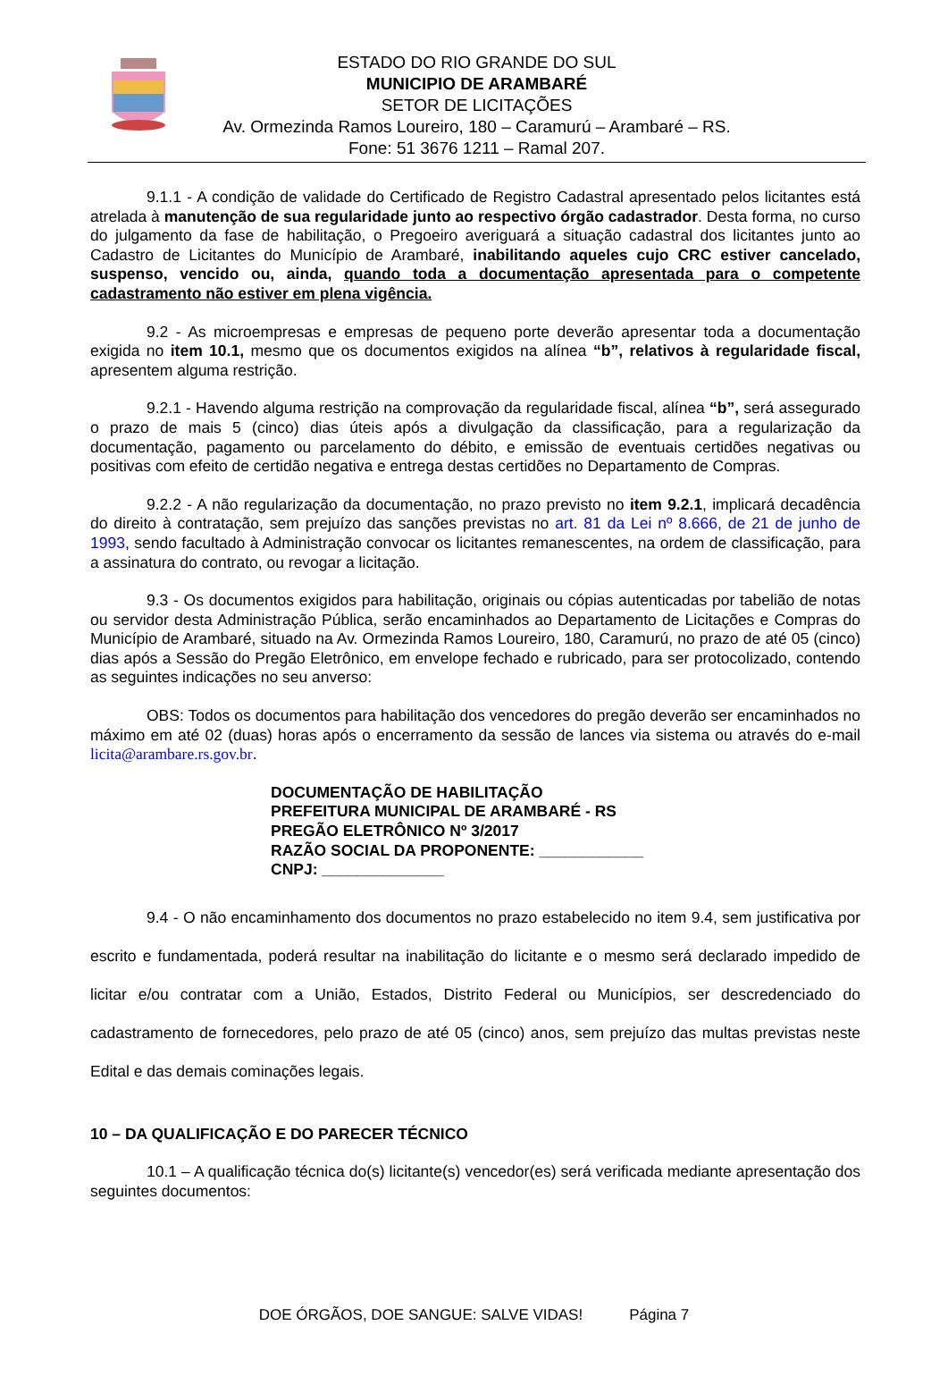ESTADO DO RIO GRANDE DO SUL
MUNICIPIO DE ARAMBARÉ
SETOR DE LICITAÇÕES
Av. Ormezinda Ramos Loureiro, 180 – Caramurú – Arambaré – RS.
Fone: 51 3676 1211 – Ramal 207.
9.1.1 - A condição de validade do Certificado de Registro Cadastral apresentado pelos licitantes está atrelada à manutenção de sua regularidade junto ao respectivo órgão cadastrador. Desta forma, no curso do julgamento da fase de habilitação, o Pregoeiro averiguará a situação cadastral dos licitantes junto ao Cadastro de Licitantes do Município de Arambaré, inabilitando aqueles cujo CRC estiver cancelado, suspenso, vencido ou, ainda, quando toda a documentação apresentada para o competente cadastramento não estiver em plena vigência.
9.2 - As microempresas e empresas de pequeno porte deverão apresentar toda a documentação exigida no item 10.1, mesmo que os documentos exigidos na alínea “b”, relativos à regularidade fiscal, apresentem alguma restrição.
9.2.1 - Havendo alguma restrição na comprovação da regularidade fiscal, alínea “b”, será assegurado o prazo de mais 5 (cinco) dias úteis após a divulgação da classificação, para a regularização da documentação, pagamento ou parcelamento do débito, e emissão de eventuais certidões negativas ou positivas com efeito de certidão negativa e entrega destas certidões no Departamento de Compras.
9.2.2 - A não regularização da documentação, no prazo previsto no item 9.2.1, implicará decadência do direito à contratação, sem prejuízo das sanções previstas no art. 81 da Lei nº 8.666, de 21 de junho de 1993, sendo facultado à Administração convocar os licitantes remanescentes, na ordem de classificação, para a assinatura do contrato, ou revogar a licitação.
9.3 - Os documentos exigidos para habilitação, originais ou cópias autenticadas por tabelião de notas ou servidor desta Administração Pública, serão encaminhados ao Departamento de Licitações e Compras do Município de Arambaré, situado na Av. Ormezinda Ramos Loureiro, 180, Caramurú, no prazo de até 05 (cinco) dias após a Sessão do Pregão Eletrônico, em envelope fechado e rubricado, para ser protocolizado, contendo as seguintes indicações no seu anverso:
OBS: Todos os documentos para habilitação dos vencedores do pregão deverão ser encaminhados no máximo em até 02 (duas) horas após o encerramento da sessão de lances via sistema ou através do e-mail licita@arambare.rs.gov.br.
DOCUMENTAÇÃO DE HABILITAÇÃO
PREFEITURA MUNICIPAL DE ARAMBARÉ - RS
PREGÃO ELETRÔNICO Nº 3/2017
RAZÃO SOCIAL DA PROPONENTE: ____________
CNPJ: ______________
9.4 - O não encaminhamento dos documentos no prazo estabelecido no item 9.4, sem justificativa por escrito e fundamentada, poderá resultar na inabilitação do licitante e o mesmo será declarado impedido de licitar e/ou contratar com a União, Estados, Distrito Federal ou Municípios, ser descredenciado do cadastramento de fornecedores, pelo prazo de até 05 (cinco) anos, sem prejuízo das multas previstas neste Edital e das demais cominações legais.
10 – DA QUALIFICAÇÃO E DO PARECER TÉCNICO
10.1 – A qualificação técnica do(s) licitante(s) vencedor(es) será verificada mediante apresentação dos seguintes documentos:
DOE ÓRGÃOS, DOE SANGUE: SALVE VIDAS! Página 7